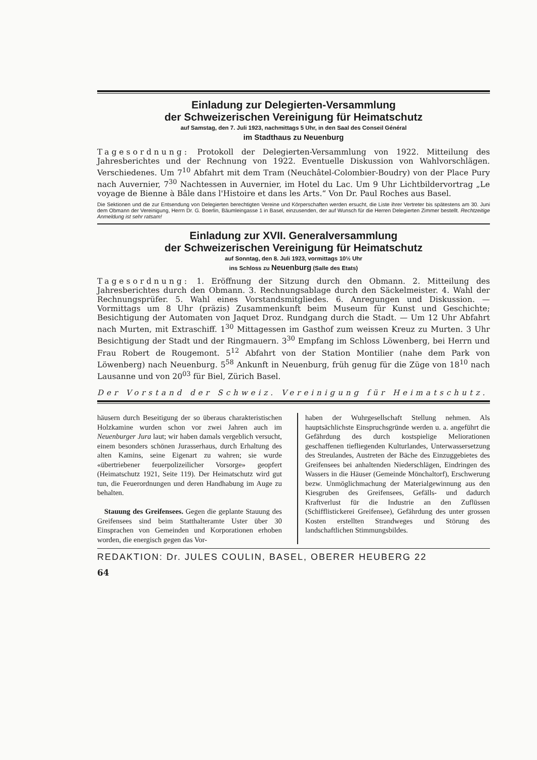Einladung zur Delegierten-Versammlung
der Schweizerischen Vereinigung für Heimatschutz
auf Samstag, den 7. Juli 1923, nachmittags 5 Uhr, in den Saal des Conseil Général
im Stadthaus zu Neuenburg
Tagesordnung: Protokoll der Delegierten-Versammlung von 1922. Mitteilung des Jahresberichtes und der Rechnung von 1922. Eventuelle Diskussion von Wahlvorschlägen. Verschiedenes. Um 7<sup>10</sup> Abfahrt mit dem Tram (Neuchâtel-Colombier-Boudry) von der Place Pury nach Auvernier, 7<sup>30</sup> Nachtessen in Auvernier, im Hotel du Lac. Um 9 Uhr Lichtbildervortrag „Le voyage de Bienne à Bâle dans l'Histoire et dans les Arts.“ Von Dr. Paul Roches aus Basel.
Die Sektionen und die zur Entsendung von Delegierten berechtigten Vereine und Körperschaften werden ersucht, die Liste ihrer Vertreter bis spätestens am 30. Juni dem Obmann der Vereinigung, Herrn Dr. G. Boerlin, Bäumleingasse 1 in Basel, einzusenden, der auf Wunsch für die Herren Delegierten Zimmer bestellt. Rechtzeitige Anmeldung ist sehr ratsam!
Einladung zur XVII. Generalversammlung
der Schweizerischen Vereinigung für Heimatschutz
auf Sonntag, den 8. Juli 1923, vormittags 10½ Uhr
ins Schloss zu Neuenburg (Salle des Etats)
Tagesordnung: 1. Eröffnung der Sitzung durch den Obmann. 2. Mitteilung des Jahresberichtes durch den Obmann. 3. Rechnungsablage durch den Säckelmeister. 4. Wahl der Rechnungsprüfer. 5. Wahl eines Vorstandsmitgliedes. 6. Anregungen und Diskussion. — Vormittags um 8 Uhr (präzis) Zusammenkunft beim Museum für Kunst und Geschichte; Besichtigung der Automaten von Jaquet Droz. Rundgang durch die Stadt. — Um 12 Uhr Abfahrt nach Murten, mit Extraschiff. 1<sup>30</sup> Mittagessen im Gasthof zum weissen Kreuz zu Murten. 3 Uhr Besichtigung der Stadt und der Ringmauern. 3<sup>30</sup> Empfang im Schloss Löwenberg, bei Herrn und Frau Robert de Rougemont. 5<sup>12</sup> Abfahrt von der Station Montilier (nahe dem Park von Löwenberg) nach Neuenburg. 5<sup>58</sup> Ankunft in Neuenburg, früh genug für die Züge von 18<sup>10</sup> nach Lausanne und von 20<sup>03</sup> für Biel, Zürich Basel.
Der Vorstand der Schweiz. Vereinigung für Heimatschutz.
häusern durch Beseitigung der so überaus charakteristischen Holzkamine wurden schon vor zwei Jahren auch im Neuenburger Jura laut; wir haben damals vergeblich versucht, einem besonders schönen Jurasserhaus, durch Erhaltung des alten Kamins, seine Eigenart zu wahren; sie wurde «übertriebener feuerpolizeilicher Vorsorge» geopfert (Heimatschutz 1921, Seite 119). Der Heimatschutz wird gut tun, die Feuerordnungen und deren Handhabung im Auge zu behalten.
Stauung des Greifensees. Gegen die geplante Stauung des Greifensees sind beim Statthalteramte Uster über 30 Einsprachen von Gemeinden und Korporationen erhoben worden, die energisch gegen das Vor-
haben der Wuhrgesellschaft Stellung nehmen. Als hauptsächlichste Einspruchsgründe werden u. a. angeführt die Gefährdung des durch kostspielige Meliorationen geschaffenen tiefliegenden Kulturlandes, Unterwassersetzung des Streulandes, Austreten der Bäche des Einzuggebietes des Greifensees bei anhaltenden Niederschlägen, Eindringen des Wassers in die Häuser (Gemeinde Mönchaltorf), Erschwerung bezw. Unmöglichmachung der Materialgewinnung aus den Kiesgruben des Greifensees, Gefälls- und dadurch Kraftverlust für die Industrie an den Zuflüssen (Schifflistickerei Greifensee), Gefährdung des unter grossen Kosten erstellten Strandweges und Störung des landschaftlichen Stimmungsbildes.
REDAKTION: Dr. JULES COULIN, BASEL, OBERER HEUBERG 22
64